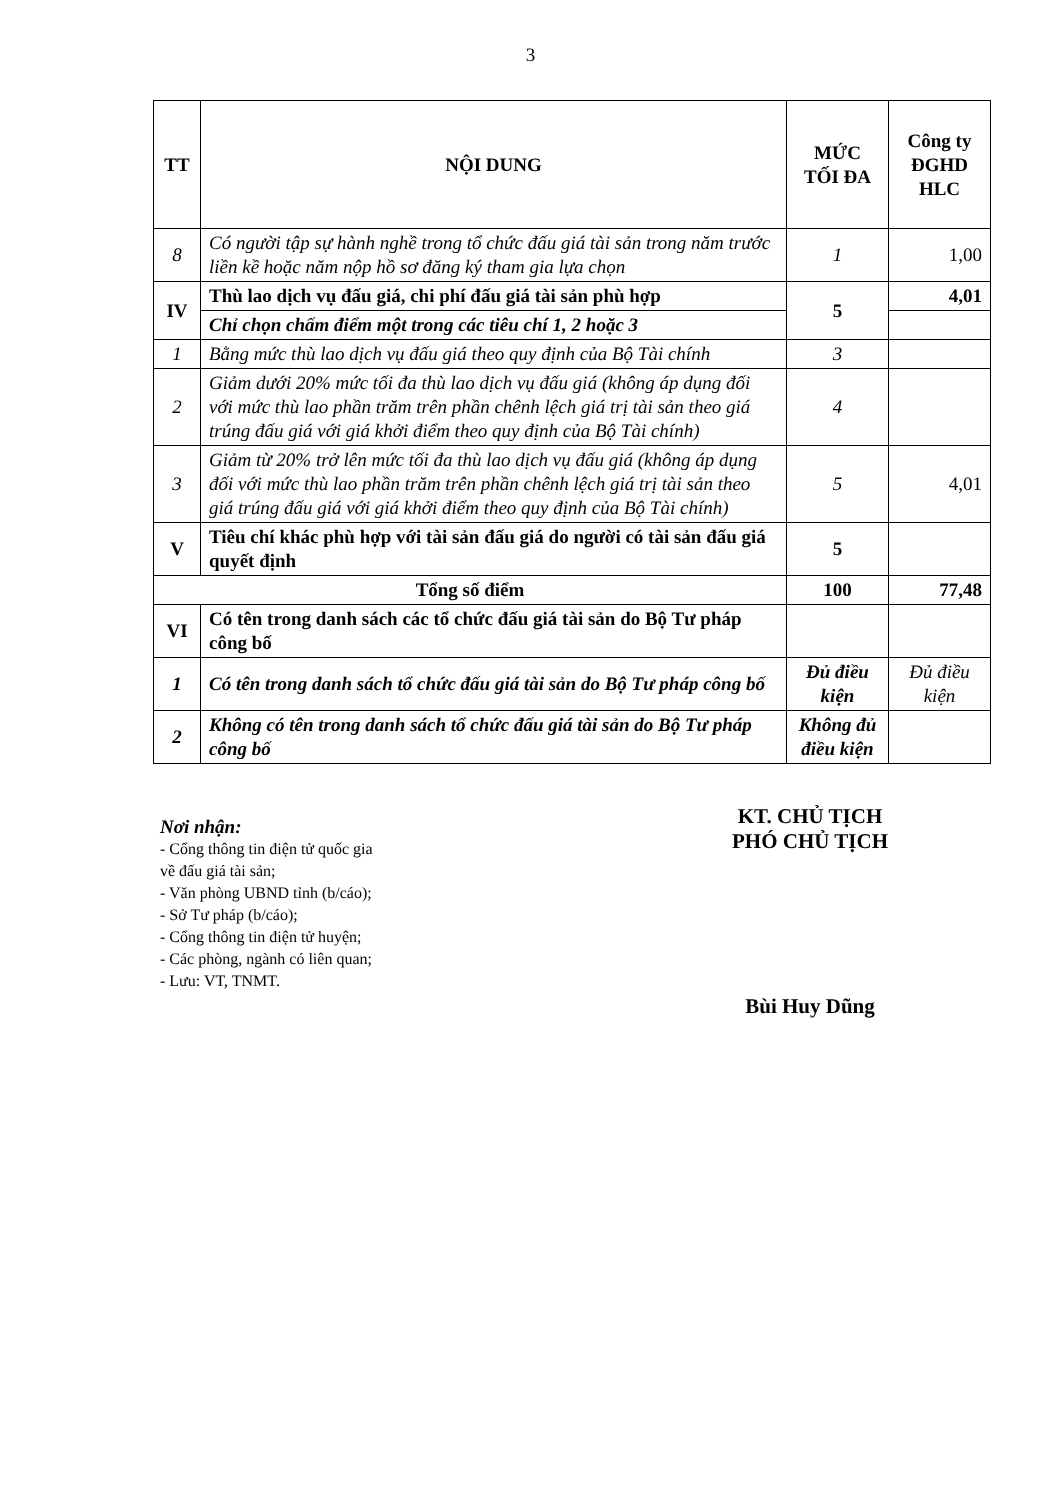3
| TT | NỘI DUNG | MỨC TỐI ĐA | Công ty ĐGHD HLC |
| --- | --- | --- | --- |
| 8 | Có người tập sự hành nghề trong tổ chức đấu giá tài sản trong năm trước liền kề hoặc năm nộp hồ sơ đăng ký tham gia lựa chọn | 1 | 1,00 |
| IV | Thù lao dịch vụ đấu giá, chi phí đấu giá tài sản phù hợp | 5 | 4,01 |
| | Chỉ chọn chấm điểm một trong các tiêu chí 1, 2 hoặc 3 | | |
| 1 | Bằng mức thù lao dịch vụ đấu giá theo quy định của Bộ Tài chính | 3 | |
| 2 | Giảm dưới 20% mức tối đa thù lao dịch vụ đấu giá (không áp dụng đối với mức thù lao phần trăm trên phần chênh lệch giá trị tài sản theo giá trúng đấu giá với giá khởi điểm theo quy định của Bộ Tài chính) | 4 | |
| 3 | Giảm từ 20% trở lên mức tối đa thù lao dịch vụ đấu giá (không áp dụng đối với mức thù lao phần trăm trên phần chênh lệch giá trị tài sản theo giá trúng đấu giá với giá khởi điểm theo quy định của Bộ Tài chính) | 5 | 4,01 |
| V | Tiêu chí khác phù hợp với tài sản đấu giá do người có tài sản đấu giá quyết định | 5 | |
| Tổng số điểm | | 100 | 77,48 |
| VI | Có tên trong danh sách các tổ chức đấu giá tài sản do Bộ Tư pháp công bố | | |
| 1 | Có tên trong danh sách tổ chức đấu giá tài sản do Bộ Tư pháp công bố | Đủ điều kiện | Đủ điều kiện |
| 2 | Không có tên trong danh sách tổ chức đấu giá tài sản do Bộ Tư pháp công bố | Không đủ điều kiện | |
Nơi nhận:
- Cổng thông tin điện tử quốc gia
về đấu giá tài sản;
- Văn phòng UBND tỉnh (b/cáo);
- Sở Tư pháp (b/cáo);
- Cổng thông tin điện tử huyện;
- Các phòng, ngành có liên quan;
- Lưu: VT, TNMT.
KT. CHỦ TỊCH
PHÓ CHỦ TỊCH
Bùi Huy Dũng